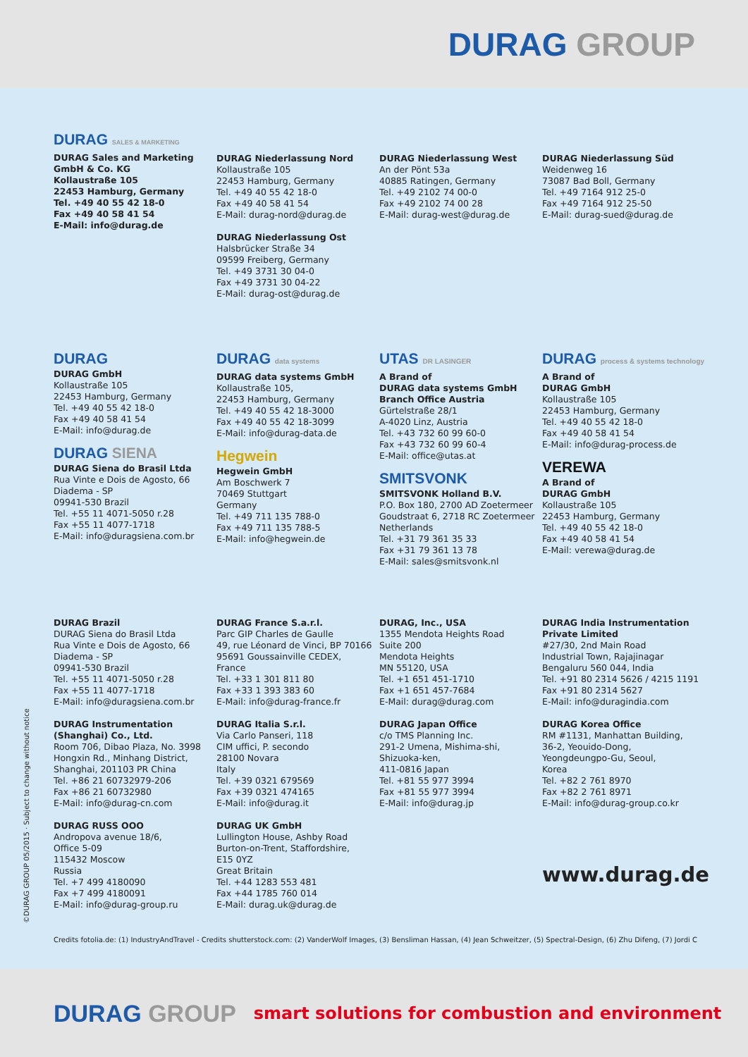DURAG GROUP
DURAG SALES & MARKETING
DURAG Sales and Marketing GmbH & Co. KG
Kollaustraße 105
22453 Hamburg, Germany
Tel. +49 40 55 42 18-0
Fax +49 40 58 41 54
E-Mail: info@durag.de
DURAG Niederlassung Nord
Kollaustraße 105
22453 Hamburg, Germany
Tel. +49 40 55 42 18-0
Fax +49 40 58 41 54
E-Mail: durag-nord@durag.de
DURAG Niederlassung Ost
Halsbrücker Straße 34
09599 Freiberg, Germany
Tel. +49 3731 30 04-0
Fax +49 3731 30 04-22
E-Mail: durag-ost@durag.de
DURAG Niederlassung West
An der Pönt 53a
40885 Ratingen, Germany
Tel. +49 2102 74 00-0
Fax +49 2102 74 00 28
E-Mail: durag-west@durag.de
DURAG Niederlassung Süd
Weidenweg 16
73087 Bad Boll, Germany
Tel. +49 7164 912 25-0
Fax +49 7164 912 25-50
E-Mail: durag-sued@durag.de
DURAG
DURAG GmbH
Kollaustraße 105
22453 Hamburg, Germany
Tel. +49 40 55 42 18-0
Fax +49 40 58 41 54
E-Mail: info@durag.de
DURAG SIENA
DURAG Siena do Brasil Ltda
Rua Vinte e Dois de Agosto, 66
Diadema - SP
09941-530 Brazil
Tel. +55 11 4071-5050 r.28
Fax +55 11 4077-1718
E-Mail: info@duragsiena.com.br
DURAG data systems
DURAG data systems GmbH
Kollaustraße 105,
22453 Hamburg, Germany
Tel. +49 40 55 42 18-3000
Fax +49 40 55 42 18-3099
E-Mail: info@durag-data.de
Hegwein
Hegwein GmbH
Am Boschwerk 7
70469 Stuttgart
Germany
Tel. +49 711 135 788-0
Fax +49 711 135 788-5
E-Mail: info@hegwein.de
UTAS DR LASINGER
A Brand of
DURAG data systems GmbH
Branch Office Austria
Gürtelstraße 28/1
A-4020 Linz, Austria
Tel. +43 732 60 99 60-0
Fax +43 732 60 99 60-4
E-Mail: office@utas.at
SMITSVONK
SMITSVONK Holland B.V.
P.O. Box 180, 2700 AD Zoetermeer
Goudstraat 6, 2718 RC Zoetermeer
Netherlands
Tel. +31 79 361 35 33
Fax +31 79 361 13 78
E-Mail: sales@smitsvonk.nl
DURAG process & systems technology
A Brand of
DURAG GmbH
Kollaustraße 105
22453 Hamburg, Germany
Tel. +49 40 55 42 18-0
Fax +49 40 58 41 54
E-Mail: info@durag-process.de
VEREWA
A Brand of
DURAG GmbH
Kollaustraße 105
22453 Hamburg, Germany
Tel. +49 40 55 42 18-0
Fax +49 40 58 41 54
E-Mail: verewa@durag.de
DURAG Brazil
DURAG Siena do Brasil Ltda
Rua Vinte e Dois de Agosto, 66
Diadema - SP
09941-530 Brazil
Tel. +55 11 4071-5050 r.28
Fax +55 11 4077-1718
E-Mail: info@duragsiena.com.br
DURAG Instrumentation (Shanghai) Co., Ltd.
Room 706, Dibao Plaza, No. 3998 Hongxin Rd., Minhang District, Shanghai, 201103 PR China
Tel. +86 21 60732979-206
Fax +86 21 60732980
E-Mail: info@durag-cn.com
DURAG RUSS OOO
Andropova avenue 18/6,
Office 5-09
115432 Moscow
Russia
Tel. +7 499 4180090
Fax +7 499 4180091
E-Mail: info@durag-group.ru
DURAG France S.a.r.l.
Parc GIP Charles de Gaulle
49, rue Léonard de Vinci, BP 70166
95691 Goussainville CEDEX,
France
Tel. +33 1 301 811 80
Fax +33 1 393 383 60
E-Mail: info@durag-france.fr
DURAG Italia S.r.l.
Via Carlo Panseri, 118
CIM uffici, P. secondo
28100 Novara
Italy
Tel. +39 0321 679569
Fax +39 0321 474165
E-Mail: info@durag.it
DURAG UK GmbH
Lullington House, Ashby Road
Burton-on-Trent, Staffordshire,
E15 0YZ
Great Britain
Tel. +44 1283 553 481
Fax +44 1785 760 014
E-Mail: durag.uk@durag.de
DURAG, Inc., USA
1355 Mendota Heights Road
Suite 200
Mendota Heights
MN 55120, USA
Tel. +1 651 451-1710
Fax +1 651 457-7684
E-Mail: durag@durag.com
DURAG Japan Office
c/o TMS Planning Inc.
291-2 Umena, Mishima-shi,
Shizuoka-ken,
411-0816 Japan
Tel. +81 55 977 3994
Fax +81 55 977 3994
E-Mail: info@durag.jp
DURAG India Instrumentation Private Limited
#27/30, 2nd Main Road
Industrial Town, Rajajinagar
Bengaluru 560 044, India
Tel. +91 80 2314 5626 / 4215 1191
Fax +91 80 2314 5627
E-Mail: info@duragindia.com
DURAG Korea Office
RM #1131, Manhattan Building,
36-2, Yeouido-Dong,
Yeongdeungpo-Gu, Seoul,
Korea
Tel. +82 2 761 8970
Fax +82 2 761 8971
E-Mail: info@durag-group.co.kr
www.durag.de
Credits fotolia.de: (1) IndustryAndTravel - Credits shutterstock.com: (2) VanderWolf Images, (3) Bensliman Hassan, (4) Jean Schweitzer, (5) Spectral-Design, (6) Zhu Difeng, (7) Jordi C
©DURAG GROUP 05/2015 · Subject to change without notice
DURAG GROUP smart solutions for combustion and environment